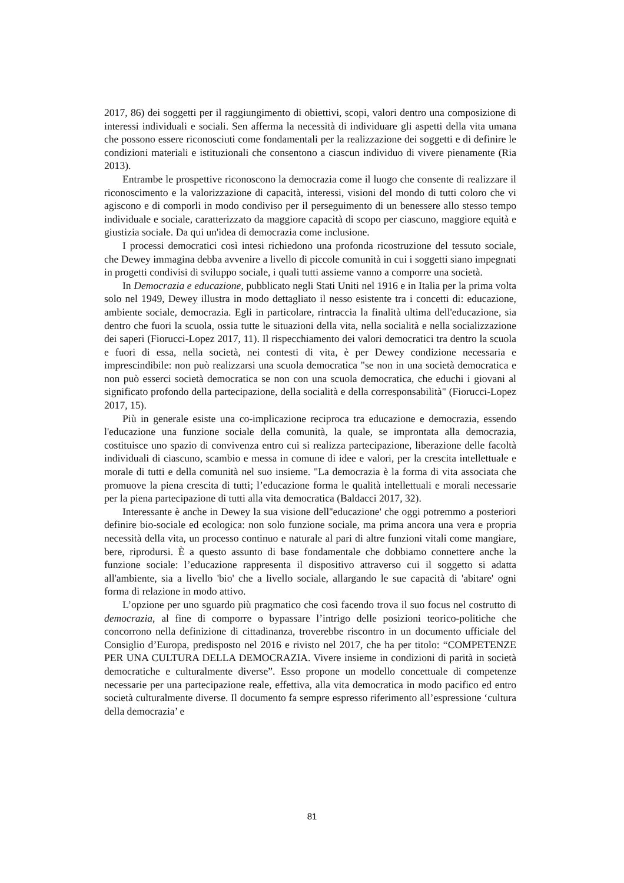2017, 86) dei soggetti per il raggiungimento di obiettivi, scopi, valori dentro una composizione di interessi individuali e sociali. Sen afferma la necessità di individuare gli aspetti della vita umana che possono essere riconosciuti come fondamentali per la realizzazione dei soggetti e di definire le condizioni materiali e istituzionali che consentono a ciascun individuo di vivere pienamente (Ria 2013).
Entrambe le prospettive riconoscono la democrazia come il luogo che consente di realizzare il riconoscimento e la valorizzazione di capacità, interessi, visioni del mondo di tutti coloro che vi agiscono e di comporli in modo condiviso per il perseguimento di un benessere allo stesso tempo individuale e sociale, caratterizzato da maggiore capacità di scopo per ciascuno, maggiore equità e giustizia sociale. Da qui un'idea di democrazia come inclusione.
I processi democratici così intesi richiedono una profonda ricostruzione del tessuto sociale, che Dewey immagina debba avvenire a livello di piccole comunità in cui i soggetti siano impegnati in progetti condivisi di sviluppo sociale, i quali tutti assieme vanno a comporre una società.
In Democrazia e educazione, pubblicato negli Stati Uniti nel 1916 e in Italia per la prima volta solo nel 1949, Dewey illustra in modo dettagliato il nesso esistente tra i concetti di: educazione, ambiente sociale, democrazia. Egli in particolare, rintraccia la finalità ultima dell'educazione, sia dentro che fuori la scuola, ossia tutte le situazioni della vita, nella socialità e nella socializzazione dei saperi (Fiorucci-Lopez 2017, 11). Il rispecchiamento dei valori democratici tra dentro la scuola e fuori di essa, nella società, nei contesti di vita, è per Dewey condizione necessaria e imprescindibile: non può realizzarsi una scuola democratica "se non in una società democratica e non può esserci società democratica se non con una scuola democratica, che educhi i giovani al significato profondo della partecipazione, della socialità e della corresponsabilità" (Fiorucci-Lopez 2017, 15).
Più in generale esiste una co-implicazione reciproca tra educazione e democrazia, essendo l'educazione una funzione sociale della comunità, la quale, se improntata alla democrazia, costituisce uno spazio di convivenza entro cui si realizza partecipazione, liberazione delle facoltà individuali di ciascuno, scambio e messa in comune di idee e valori, per la crescita intellettuale e morale di tutti e della comunità nel suo insieme. "La democrazia è la forma di vita associata che promuove la piena crescita di tutti; l’educazione forma le qualità intellettuali e morali necessarie per la piena partecipazione di tutti alla vita democratica (Baldacci 2017, 32).
Interessante è anche in Dewey la sua visione dell''educazione' che oggi potremmo a posteriori definire bio-sociale ed ecologica: non solo funzione sociale, ma prima ancora una vera e propria necessità della vita, un processo continuo e naturale al pari di altre funzioni vitali come mangiare, bere, riprodursi. È a questo assunto di base fondamentale che dobbiamo connettere anche la funzione sociale: l’educazione rappresenta il dispositivo attraverso cui il soggetto si adatta all'ambiente, sia a livello 'bio' che a livello sociale, allargando le sue capacità di 'abitare' ogni forma di relazione in modo attivo.
L’opzione per uno sguardo più pragmatico che così facendo trova il suo focus nel costrutto di democrazia, al fine di comporre o bypassare l’intrigo delle posizioni teorico-politiche che concorrono nella definizione di cittadinanza, troverebbe riscontro in un documento ufficiale del Consiglio d’Europa, predisposto nel 2016 e rivisto nel 2017, che ha per titolo: “COMPETENZE PER UNA CULTURA DELLA DEMOCRAZIA. Vivere insieme in condizioni di parità in società democratiche e culturalmente diverse”. Esso propone un modello concettuale di competenze necessarie per una partecipazione reale, effettiva, alla vita democratica in modo pacifico ed entro società culturalmente diverse. Il documento fa sempre espresso riferimento all’espressione ‘cultura della democrazia’ e
81